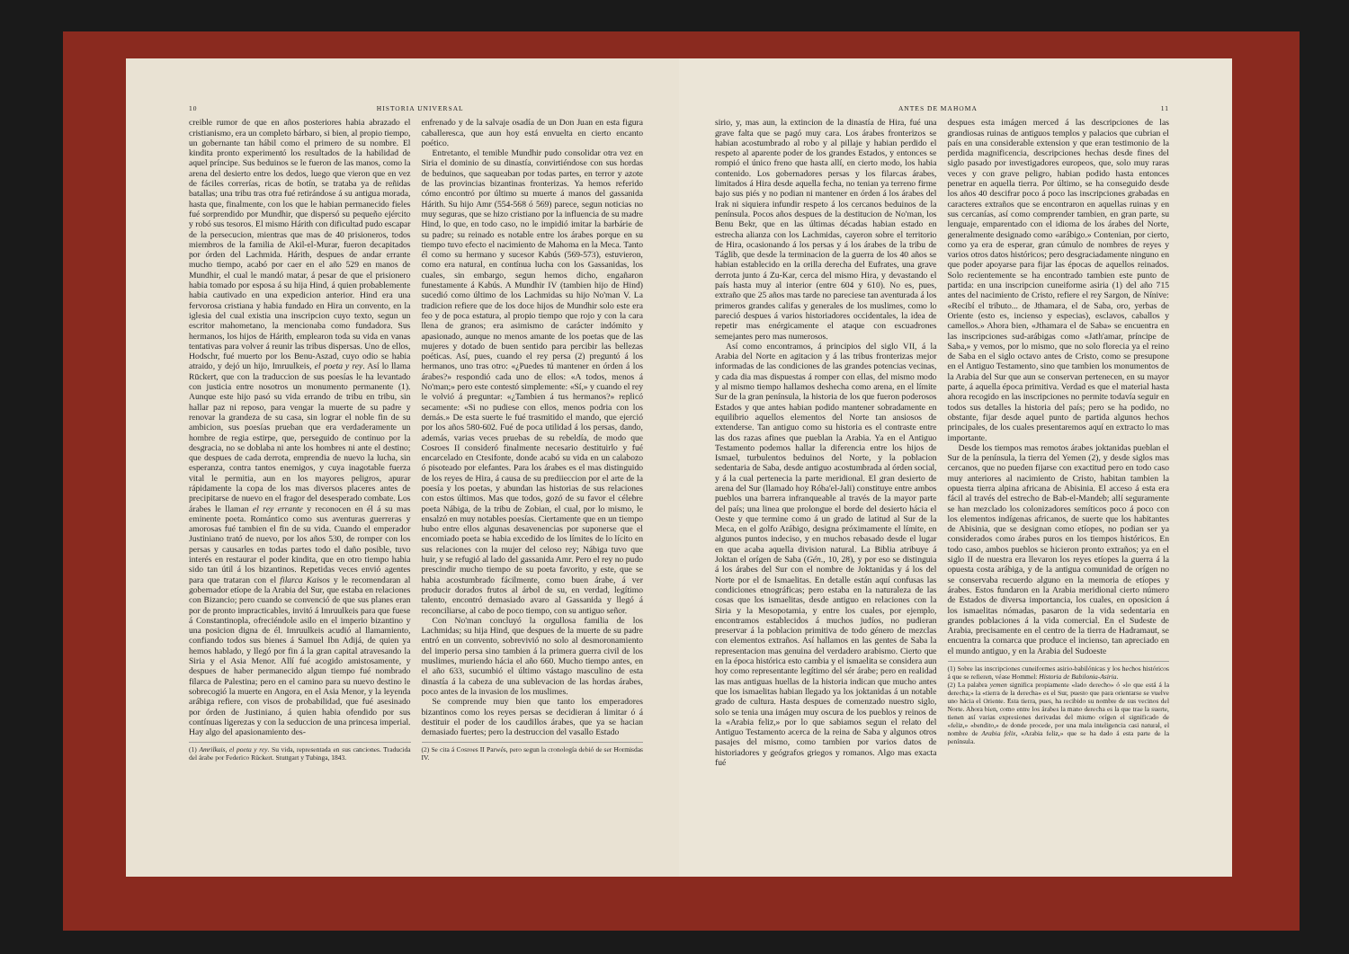10 HISTORIA UNIVERSAL
creible rumor de que en años posteriores habia abrazado el cristianismo, era un completo bárbaro, si bien, al propio tiempo, un gobernante tan hábil como el primero de su nombre. El kindita pronto experimentó los resultados de la habilidad de aquel príncipe. Sus beduinos se le fueron de las manos, como la arena del desierto entre los dedos, luego que vieron que en vez de fáciles correrías, ricas de botín, se trataba ya de reñidas batallas; una tribu tras otra fué retirándose á su antigua morada, hasta que, finalmente, con los que le habian permanecido fieles fué sorprendido por Mundhir, que dispersó su pequeño ejército y robó sus tesoros. El mismo Hárith con dificultad pudo escapar de la persecucion, mientras que mas de 40 prisioneros, todos miembros de la familia de Akil-el-Murar, fueron decapitados por órden del Lachmida. Hárith, despues de andar errante mucho tiempo, acabó por caer en el año 529 en manos de Mundhir, el cual le mandó matar, á pesar de que el prisionero habia tomado por esposa á su hija Hind, á quien probablemente habia cautivado en una expedicion anterior. Hind era una fervorosa cristiana y habia fundado en Hira un convento, en la iglesia del cual existia una inscripcion cuyo texto, segun un escritor mahometano, la mencionaba como fundadora. Sus hermanos, los hijos de Hárith, emplearon toda su vida en vanas tentativas para volver á reunir las tribus dispersas. Uno de ellos, Hodschr, fué muerto por los Benu-Aszad, cuyo odio se habia atraido, y dejó un hijo, Imruulkeis, el poeta y rey. Así lo llama Rückert, que con la traduccion de sus poesías le ha levantado con justicia entre nosotros un monumento permanente (1). Aunque este hijo pasó su vida errando de tribu en tribu, sin hallar paz ni reposo, para vengar la muerte de su padre y renovar la grandeza de su casa, sin lograr el noble fin de su ambicion, sus poesías prueban que era verdaderamente un hombre de regia estirpe, que, perseguido de continuo por la desgracia, no se doblaba ni ante los hombres ni ante el destino; que despues de cada derrota, emprendia de nuevo la lucha, sin esperanza, contra tantos enemigos, y cuya inagotable fuerza vital le permitia, aun en los mayores peligros, apurar rápidamente la copa de los mas diversos placeres antes de precipitarse de nuevo en el fragor del desesperado combate. Los árabes le llaman el rey errante y reconocen en él á su mas eminente poeta. Romántico como sus aventuras guerreras y amorosas fué tambien el fin de su vida. Cuando el emperador Justiniano trató de nuevo, por los años 530, de romper con los persas y causarles en todas partes todo el daño posible, tuvo interés en restaurar el poder kindita, que en otro tiempo habia sido tan útil á los bizantinos. Repetidas veces envió agentes para que trataran con el filarca Kaisos y le recomendaran al gobernador etíope de la Arabia del Sur, que estaba en relaciones con Bizancio; pero cuando se convenció de que sus planes eran por de pronto impracticables, invitó á Imruulkeis para que fuese á Constantinopla, ofreciéndole asilo en el imperio bizantino y una posicion digna de él. Imruulkeis acudió al llamamiento, confiando todos sus bienes á Samuel Ibn Adijá, de quien ya hemos hablado, y llegó por fin á la gran capital atravesando la Siria y el Asia Menor. Allí fué acogido amistosamente, y despues de haber permanecido algun tiempo fué nombrado filarca de Palestina; pero en el camino para su nuevo destino le sobrecogió la muerte en Angora, en el Asia Menor, y la leyenda arábiga refiere, con visos de probabilidad, que fué asesinado por órden de Justiniano, á quien habia ofendido por sus contínuas ligerezas y con la seduccion de una princesa imperial. Hay algo del apasionamiento des-
(1) Amrilkais, el poeta y rey. Su vida, representada en sus canciones. Traducida del árabe por Federico Rückert. Stuttgart y Tubinga, 1843.
enfrenado y de la salvaje osadía de un Don Juan en esta figura caballeresca, que aun hoy está envuelta en cierto encanto poético.
Entretanto, el temible Mundhir pudo consolidar otra vez en Siria el dominio de su dinastía, convirtiéndose con sus hordas de beduinos, que saqueaban por todas partes, en terror y azote de las provincias bizantinas fronterizas. Ya hemos referido cómo encontró por último su muerte á manos del gassanida Hárith. Su hijo Amr (554-568 ó 569) parece, segun noticias no muy seguras, que se hizo cristiano por la influencia de su madre Hind, lo que, en todo caso, no le impidió imitar la barbárie de su padre; su reinado es notable entre los árabes porque en su tiempo tuvo efecto el nacimiento de Mahoma en la Meca. Tanto él como su hermano y sucesor Kabús (569-573), estuvieron, como era natural, en contínua lucha con los Gassanidas, los cuales, sin embargo, segun hemos dicho, engañaron funestamente á Kabús. A Mundhir IV (tambien hijo de Hind) sucedió como último de los Lachmidas su hijo No'man V. La tradicion refiere que de los doce hijos de Mundhir solo este era feo y de poca estatura, al propio tiempo que rojo y con la cara llena de granos; era asimismo de carácter indómito y apasionado, aunque no menos amante de los poetas que de las mujeres y dotado de buen sentido para percibir las bellezas poéticas. Así, pues, cuando el rey persa (2) preguntó á los hermanos, uno tras otro: «¿Puedes tú mantener en órden á los árabes?» respondió cada uno de ellos: «A todos, menos á No'man;» pero este contestó simplemente: «Sí,» y cuando el rey le volvió á preguntar: «¿Tambien á tus hermanos?» replicó secamente: «Si no pudiese con ellos, menos podria con los demás.» De esta suerte le fué trasmitido el mando, que ejerció por los años 580-602. Fué de poca utilidad á los persas, dando, además, varias veces pruebas de su rebeldía, de modo que Cosroes II consideró finalmente necesario destituirlo y fué encarcelado en Ctesifonte, donde acabó su vida en un calabozo ó pisoteado por elefantes. Para los árabes es el mas distinguido de los reyes de Hira, á causa de su prediieccion por el arte de la poesía y los poetas, y abundan las historias de sus relaciones con estos últimos. Mas que todos, gozó de su favor el célebre poeta Nábiga, de la tribu de Zobian, el cual, por lo mismo, le ensalzó en muy notables poesías. Ciertamente que en un tiempo hubo entre ellos algunas desavenencias por suponerse que el encomiado poeta se habia excedido de los límites de lo lícito en sus relaciones con la mujer del celoso rey; Nábiga tuvo que huir, y se refugió al lado del gassanida Amr. Pero el rey no pudo prescindir mucho tiempo de su poeta favorito, y este, que se habia acostumbrado fácilmente, como buen árabe, á ver producir dorados frutos al árbol de su, en verdad, legítimo talento, encontró demasiado avaro al Gassanida y llegó á reconciliarse, al cabo de poco tiempo, con su antiguo señor.
Con No'man concluyó la orgullosa familia de los Lachmidas; su hija Hind, que despues de la muerte de su padre entró en un convento, sobrevivió no solo al desmoronamiento del imperio persa sino tambien á la primera guerra civil de los muslimes, muriendo hácia el año 660. Mucho tiempo antes, en el año 633, sucumbió el último vástago masculino de esta dinastía á la cabeza de una sublevacion de las hordas árabes, poco antes de la invasion de los muslimes.
Se comprende muy bien que tanto los emperadores bizantinos como los reyes persas se decidieran á limitar ó á destituir el poder de los caudillos árabes, que ya se hacian demasiado fuertes; pero la destruccion del vasallo Estado
(2) Se cita á Cosroes II Parwés, pero segun la cronología debió de ser Hormisdas IV.
ANTES DE MAHOMA 11
sirio, y, mas aun, la extincion de la dinastía de Hira, fué una grave falta que se pagó muy cara. Los árabes fronterizos se habian acostumbrado al robo y al pillaje y habian perdido el respeto al aparente poder de los grandes Estados, y entonces se rompió el único freno que hasta allí, en cierto modo, los habia contenido. Los gobernadores persas y los filarcas árabes, limitados á Hira desde aquella fecha, no tenian ya terreno firme bajo sus piés y no podian ni mantener en órden á los árabes del Irak ni siquiera infundir respeto á los cercanos beduinos de la península. Pocos años despues de la destitucion de No'man, los Benu Bekr, que en las últimas décadas habian estado en estrecha alianza con los Lachmidas, cayeron sobre el territorio de Hira, ocasionando á los persas y á los árabes de la tribu de Táglib, que desde la terminacion de la guerra de los 40 años se habian establecido en la orilla derecha del Eufrates, una grave derrota junto á Zu-Kar, cerca del mismo Hira, y devastando el país hasta muy al interior (entre 604 y 610). No es, pues, extraño que 25 años mas tarde no pareciese tan aventurada á los primeros grandes califas y generales de los muslimes, como lo pareció despues á varios historiadores occidentales, la idea de repetir mas enérgicamente el ataque con escuadrones semejantes pero mas numerosos.
Así como encontramos, á principios del siglo VII, á la Arabia del Norte en agitacion y á las tribus fronterizas mejor informadas de las condiciones de las grandes potencias vecinas, y cada dia mas dispuestas á romper con ellas, del mismo modo y al mismo tiempo hallamos deshecha como arena, en el límite Sur de la gran península, la historia de los que fueron poderosos Estados y que antes habian podido mantener sobradamente en equilibrio aquellos elementos del Norte tan ansiosos de extenderse. Tan antiguo como su historia es el contraste entre las dos razas afines que pueblan la Arabia. Ya en el Antiguo Testamento podemos hallar la diferencia entre los hijos de Ismael, turbulentos beduinos del Norte, y la poblacion sedentaria de Saba, desde antiguo acostumbrada al órden social, y á la cual pertenecia la parte meridional. El gran desierto de arena del Sur (llamado hoy Róba'el-Jali) constituye entre ambos pueblos una barrera infranqueable al través de la mayor parte del país; una linea que prolongue el borde del desierto hácia el Oeste y que termine como á un grado de latitud al Sur de la Meca, en el golfo Arábigo, designa próximamente el límite, en algunos puntos indeciso, y en muchos rebasado desde el lugar en que acaba aquella division natural. La Biblia atribuye á Joktan el orígen de Saba (Gén., 10, 28), y por eso se distinguia á los árabes del Sur con el nombre de Joktanidas y á los del Norte por el de Ismaelitas. En detalle están aquí confusas las condiciones etnográficas; pero estaba en la naturaleza de las cosas que los ismaelitas, desde antiguo en relaciones con la Siria y la Mesopotamia, y entre los cuales, por ejemplo, encontramos establecidos á muchos judíos, no pudieran preservar á la poblacion primitiva de todo género de mezclas con elementos extraños. Así hallamos en las gentes de Saba la representacion mas genuina del verdadero arabismo. Cierto que en la época histórica esto cambia y el ismaelita se considera aun hoy como representante legítimo del sér árabe; pero en realidad las mas antiguas huellas de la historia indican que mucho antes que los ismaelitas habian llegado ya los joktanidas á un notable grado de cultura. Hasta despues de comenzado nuestro siglo, solo se tenia una imágen muy oscura de los pueblos y reinos de la «Arabia feliz,» por lo que sabiamos segun el relato del Antiguo Testamento acerca de la reina de Saba y algunos otros pasajes del mismo, como tambien por varios datos de historiadores y geógrafos griegos y romanos. Algo mas exacta fué
despues esta imágen merced á las descripciones de las grandiosas ruinas de antiguos templos y palacios que cubrian el país en una considerable extension y que eran testimonio de la perdida magnificencia, descripciones hechas desde fines del siglo pasado por investigadores europeos, que, solo muy raras veces y con grave peligro, habian podido hasta entonces penetrar en aquella tierra. Por último, se ha conseguido desde los años 40 descifrar poco á poco las inscripciones grabadas en caracteres extraños que se encontraron en aquellas ruinas y en sus cercanías, así como comprender tambien, en gran parte, su lenguaje, emparentado con el idioma de los árabes del Norte, generalmente designado como «arábigo.» Contenian, por cierto, como ya era de esperar, gran cúmulo de nombres de reyes y varios otros datos históricos; pero desgraciadamente ninguno en que poder apoyarse para fijar las épocas de aquellos reinados. Solo recientemente se ha encontrado tambien este punto de partida: en una inscripcion cuneiforme asiria (1) del año 715 antes del nacimiento de Cristo, refiere el rey Sargon, de Nínive: «Recibí el tributo... de Jthamara, el de Saba, oro, yerbas de Oriente (esto es, incienso y especias), esclavos, caballos y camellos.» Ahora bien, «Jthamara el de Saba» se encuentra en las inscripciones sud-arábigas como «Jath'amar, príncipe de Saba,» y vemos, por lo mismo, que no solo florecia ya el reino de Saba en el siglo octavo antes de Cristo, como se presupone en el Antiguo Testamento, sino que tambien los monumentos de la Arabia del Sur que aun se conservan pertenecen, en su mayor parte, á aquella época primitiva. Verdad es que el material hasta ahora recogido en las inscripciones no permite todavía seguir en todos sus detalles la historia del país; pero se ha podido, no obstante, fijar desde aquel punto de partida algunos hechos principales, de los cuales presentaremos aquí en extracto lo mas importante.
Desde los tiempos mas remotos árabes joktanidas pueblan el Sur de la península, la tierra del Yemen (2), y desde siglos mas cercanos, que no pueden fijarse con exactitud pero en todo caso muy anteriores al nacimiento de Cristo, habitan tambien la opuesta tierra alpina africana de Abisinia. El acceso á esta era fácil al través del estrecho de Bab-el-Mandeb; allí seguramente se han mezclado los colonizadores semíticos poco á poco con los elementos indígenas africanos, de suerte que los habitantes de Abisinia, que se designan como etíopes, no podian ser ya considerados como árabes puros en los tiempos históricos. En todo caso, ambos pueblos se hicieron pronto extraños; ya en el siglo II de nuestra era llevaron los reyes etíopes la guerra á la opuesta costa arábiga, y de la antigua comunidad de orígen no se conservaba recuerdo alguno en la memoria de etíopes y árabes. Estos fundaron en la Arabia meridional cierto número de Estados de diversa importancia, los cuales, en oposicion á los ismaelitas nómadas, pasaron de la vida sedentaria en grandes poblaciones á la vida comercial. En el Sudeste de Arabia, precisamente en el centro de la tierra de Hadramaut, se encuentra la comarca que produce el incienso, tan apreciado en el mundo antiguo, y en la Arabia del Sudoeste
(1) Sobre las inscripciones cuneiformes asirio-babilónicas y los hechos históricos á que se refieren, véase Hommel: Historia de Babilonia-Asiria.
(2) La palabra yemen significa propiamente «lado derecho» ó «lo que está á la derecha;» la «tierra de la derecha» es el Sur, puesto que para orientarse se vuelve uno hácia el Oriente. Esta tierra, pues, ha recibido su nombre de sus vecinos del Norte. Ahora bien, como entre los árabes la mano derecha es la que trae la suerte, tienen así varias expresiones derivadas del mismo orígen el significado de «feliz,» «bendito,» de donde procede, por una mala inteligencia casi natural, el nombre de Arabia felix, «Arabia feliz,» que se ha dado á esta parte de la península.